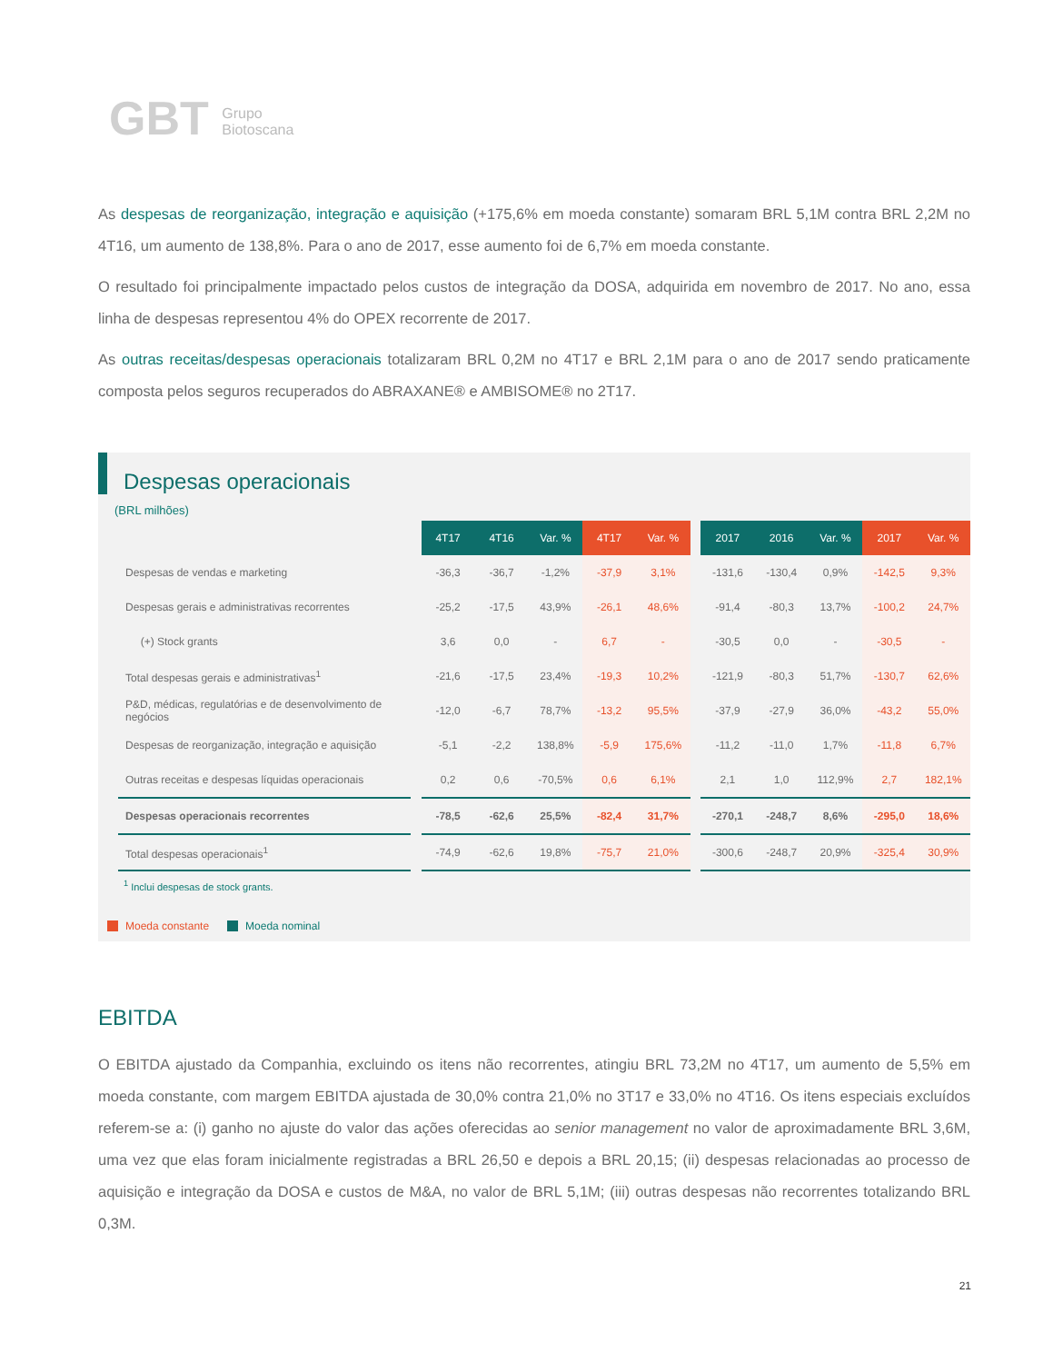GBT Grupo
Biotoscana
As despesas de reorganização, integração e aquisição (+175,6% em moeda constante) somaram BRL 5,1M contra BRL 2,2M no 4T16, um aumento de 138,8%. Para o ano de 2017, esse aumento foi de 6,7% em moeda constante.
O resultado foi principalmente impactado pelos custos de integração da DOSA, adquirida em novembro de 2017. No ano, essa linha de despesas representou 4% do OPEX recorrente de 2017.
As outras receitas/despesas operacionais totalizaram BRL 0,2M no 4T17 e BRL 2,1M para o ano de 2017 sendo praticamente composta pelos seguros recuperados do ABRAXANE® e AMBISOME® no 2T17.
Despesas operacionais
(BRL milhões)
| | | 4T17 | 4T16 | Var. % | 4T17 | Var. % | | 2017 | 2016 | Var. % | 2017 | Var. % |
| Despesas de vendas e marketing | | -36,3 | -36,7 | -1,2% | -37,9 | 3,1% | | -131,6 | -130,4 | 0,9% | -142,5 | 9,3% |
| Despesas gerais e administrativas recorrentes | | -25,2 | -17,5 | 43,9% | -26,1 | 48,6% | | -91,4 | -80,3 | 13,7% | -100,2 | 24,7% |
| (+) Stock grants | | 3,6 | 0,0 | - | 6,7 | - | | -30,5 | 0,0 | - | -30,5 | - |
| Total despesas gerais e administrativas<sup>1</sup> | | -21,6 | -17,5 | 23,4% | -19,3 | 10,2% | | -121,9 | -80,3 | 51,7% | -130,7 | 62,6% |
| P&D, médicas, regulatórias e de desenvolvimento de negócios | | -12,0 | -6,7 | 78,7% | -13,2 | 95,5% | | -37,9 | -27,9 | 36,0% | -43,2 | 55,0% |
| Despesas de reorganização, integração e aquisição | | -5,1 | -2,2 | 138,8% | -5,9 | 175,6% | | -11,2 | -11,0 | 1,7% | -11,8 | 6,7% |
| Outras receitas e despesas líquidas operacionais | | 0,2 | 0,6 | -70,5% | 0,6 | 6,1% | | 2,1 | 1,0 | 112,9% | 2,7 | 182,1% |
| Despesas operacionais recorrentes | | -78,5 | -62,6 | 25,5% | -82,4 | 31,7% | | -270,1 | -248,7 | 8,6% | -295,0 | 18,6% |
| Total despesas operacionais<sup>1</sup> | | -74,9 | -62,6 | 19,8% | -75,7 | 21,0% | | -300,6 | -248,7 | 20,9% | -325,4 | 30,9% |
<sup>1</sup> Inclui despesas de stock grants.
Moeda constante Moeda nominal
EBITDA
O EBITDA ajustado da Companhia, excluindo os itens não recorrentes, atingiu BRL 73,2M no 4T17, um aumento de 5,5% em moeda constante, com margem EBITDA ajustada de 30,0% contra 21,0% no 3T17 e 33,0% no 4T16. Os itens especiais excluídos referem-se a: (i) ganho no ajuste do valor das ações oferecidas ao senior management no valor de aproximadamente BRL 3,6M, uma vez que elas foram inicialmente registradas a BRL 26,50 e depois a BRL 20,15; (ii) despesas relacionadas ao processo de aquisição e integração da DOSA e custos de M&A, no valor de BRL 5,1M; (iii) outras despesas não recorrentes totalizando BRL 0,3M.
21